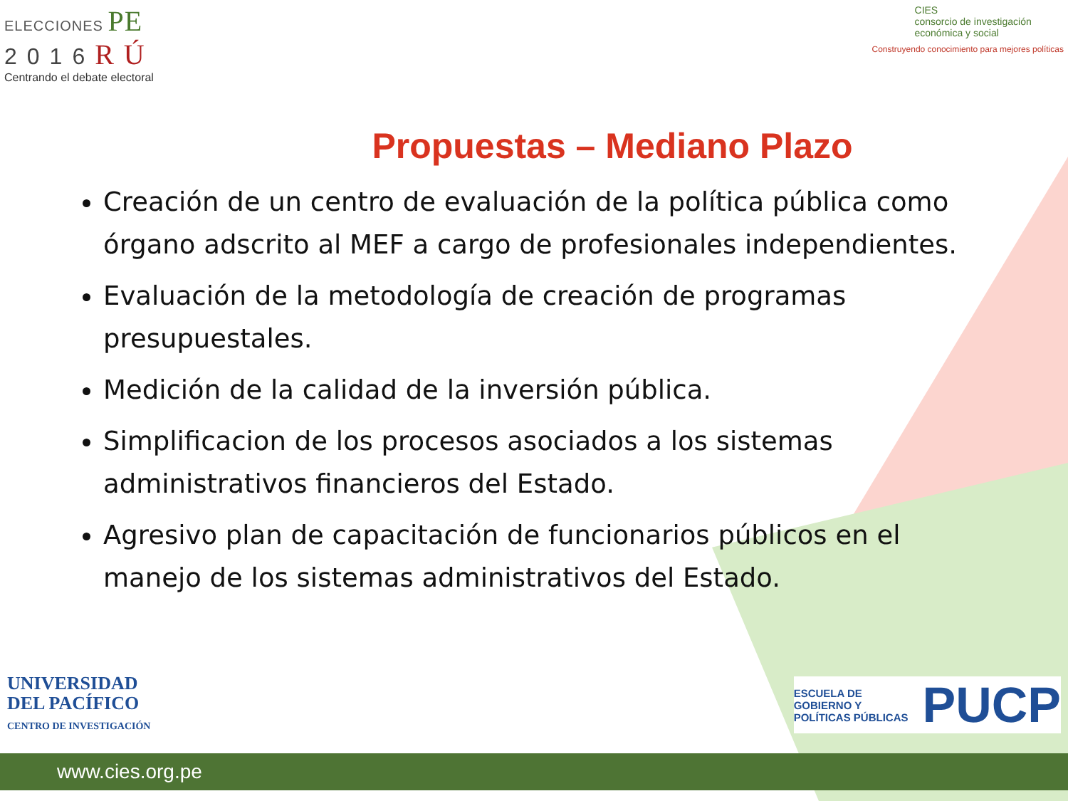ELECCIONES PE
2016RÚ
Centrando el debate electoral
CIES
consorcio de investigación
económica y social
Construyendo conocimiento para mejores políticas
Propuestas – Mediano Plazo
Creación de un centro de evaluación de la política pública como órgano adscrito al MEF a cargo de profesionales independientes.
Evaluación de la metodología de creación de programas presupuestales.
Medición de la calidad de la inversión pública.
Simplificacion de los procesos asociados a los sistemas administrativos financieros del Estado.
Agresivo plan de capacitación de funcionarios públicos en el manejo de los sistemas administrativos del Estado.
UNIVERSIDAD
DEL PACÍFICO
CENTRO DE INVESTIGACIÓN
ESCUELA DE
GOBIERNO Y
POLÍTICAS PÚBLICAS
PUCP
www.cies.org.pe